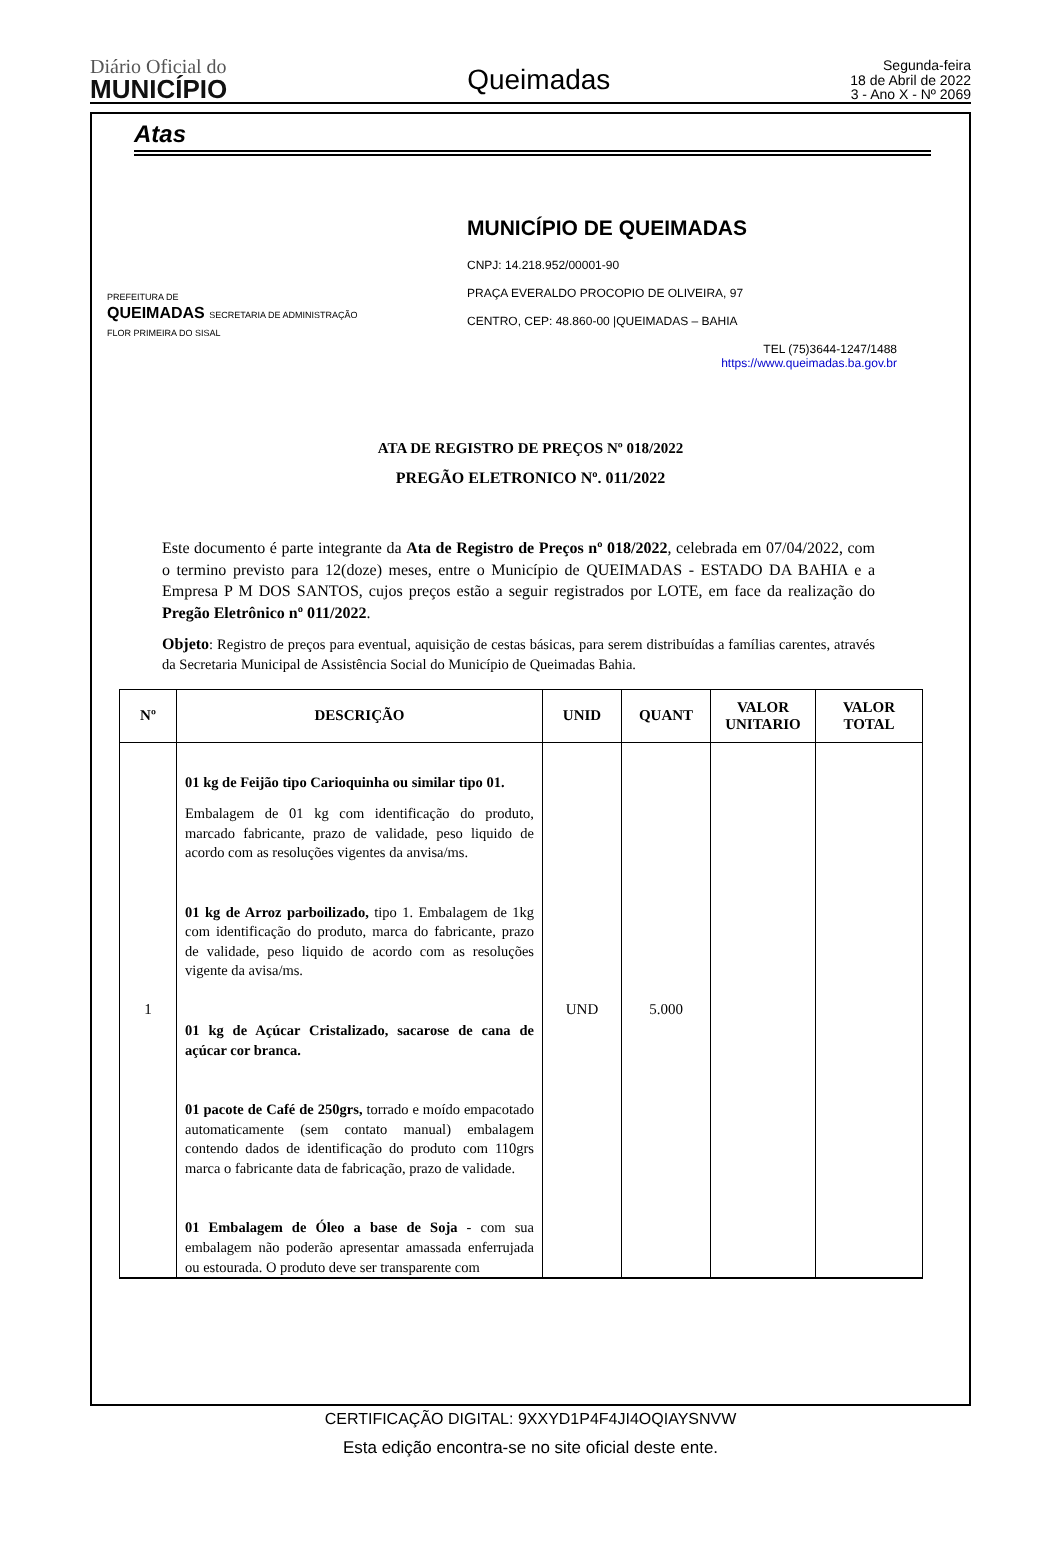Diário Oficial do
MUNICÍPIO
Queimadas
Segunda-feira
18 de Abril de 2022
3 - Ano X - Nº 2069
Atas
PREFEITURA DE
QUEIMADAS SECRETARIA DE ADMINISTRAÇÃO
FLOR PRIMEIRA DO SISAL
MUNICÍPIO DE QUEIMADAS
CNPJ: 14.218.952/00001-90
PRAÇA EVERALDO PROCOPIO DE OLIVEIRA, 97
CENTRO, CEP: 48.860-00 |QUEIMADAS – BAHIA
TEL (75)3644-1247/1488
https://www.queimadas.ba.gov.br
ATA DE REGISTRO DE PREÇOS Nº 018/2022
PREGÃO ELETRONICO Nº. 011/2022
Este documento é parte integrante da Ata de Registro de Preços nº 018/2022, celebrada em 07/04/2022, com o termino previsto para 12(doze) meses, entre o Município de QUEIMADAS - ESTADO DA BAHIA e a Empresa P M DOS SANTOS, cujos preços estão a seguir registrados por LOTE, em face da realização do Pregão Eletrônico nº 011/2022.
Objeto: Registro de preços para eventual, aquisição de cestas básicas, para serem distribuídas a famílias carentes, através da Secretaria Municipal de Assistência Social do Município de Queimadas Bahia.
| Nº | DESCRIÇÃO | UNID | QUANT | VALOR UNITARIO | VALOR TOTAL |
| --- | --- | --- | --- | --- | --- |
| 1 | 01 kg de Feijão tipo Carioquinha ou similar tipo 01. Embalagem de 01 kg com identificação do produto, marcado fabricante, prazo de validade, peso liquido de acordo com as resoluções vigentes da anvisa/ms. 01 kg de Arroz parboilizado, tipo 1. Embalagem de 1kg com identificação do produto, marca do fabricante, prazo de validade, peso liquido de acordo com as resoluções vigente da avisa/ms. 01 kg de Açúcar Cristalizado, sacarose de cana de açúcar cor branca. 01 pacote de Café de 250grs, torrado e moído empacotado automaticamente (sem contato manual) embalagem contendo dados de identificação do produto com 110grs marca o fabricante data de fabricação, prazo de validade. 01 Embalagem de Óleo a base de Soja - com sua embalagem não poderão apresentar amassada enferrujada ou estourada. O produto deve ser transparente com | UND | 5.000 | | |
CERTIFICAÇÃO DIGITAL: 9XXYD1P4F4JI4OQIAYSNVW
Esta edição encontra-se no site oficial deste ente.